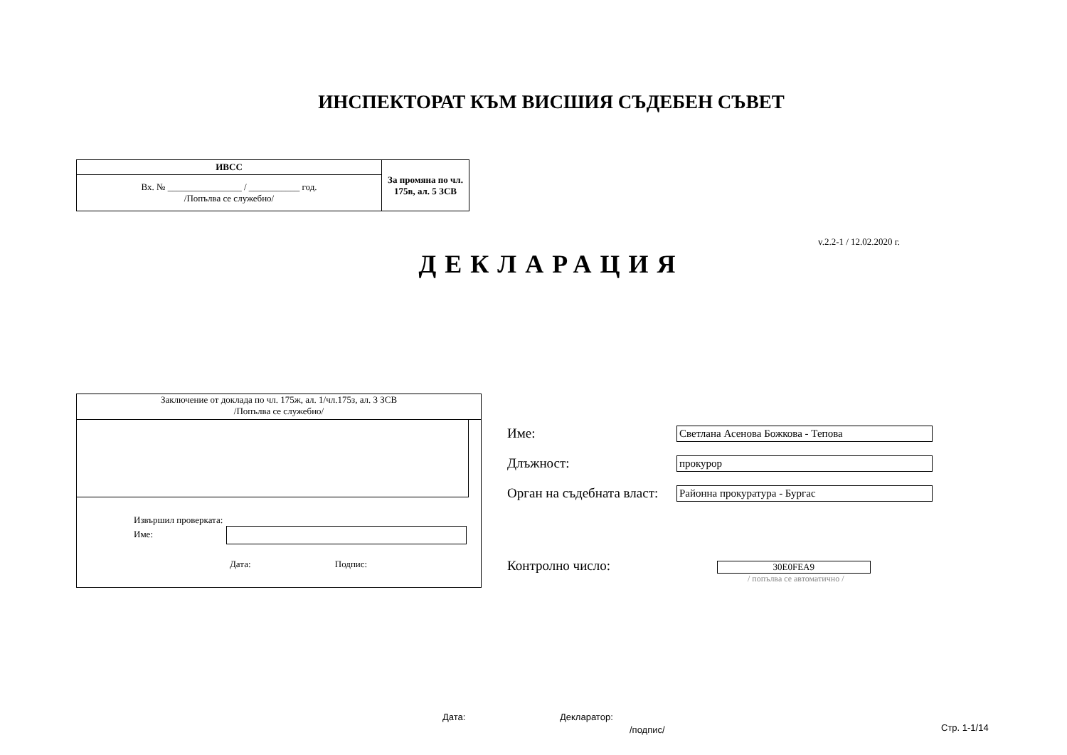ИНСПЕКТОРАТ КЪМ ВИСШИЯ СЪДЕБЕН СЪВЕТ
| ИВСС | За промяна по чл. 175в, ал. 5 ЗСВ |
| Вх. № ________________ / ___________ год. /Попълва се служебно/ | |
v.2.2-1 / 12.02.2020 г.
ДЕКЛАРАЦИЯ
Заключение от доклада по чл. 175ж, ал. 1/чл.175з, ал. 3 ЗСВ
/Попълва се служебно/
Извършил проверката:
Име:
Дата: Подпис:
Име: Светлана Асенова Божкова - Тепова
Длъжност: прокурор
Орган на съдебната власт: Районна прокуратура - Бургас
Контролно число: 30E0FEA9
/ попълва се автоматично /
Дата: Декларатор:
/подпис/ Стр. 1-1/14